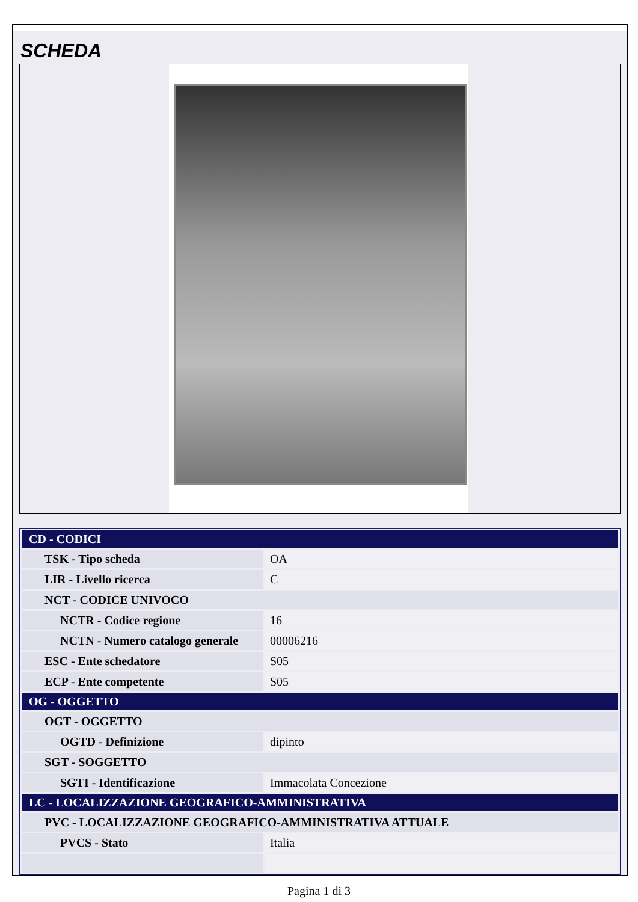SCHEDA
| CD - CODICI | |
| TSK - Tipo scheda | OA |
| LIR - Livello ricerca | C |
| NCT - CODICE UNIVOCO | |
| NCTR - Codice regione | 16 |
| NCTN - Numero catalogo generale | 00006216 |
| ESC - Ente schedatore | S05 |
| ECP - Ente competente | S05 |
| OG - OGGETTO | |
| OGT - OGGETTO | |
| OGTD - Definizione | dipinto |
| SGT - SOGGETTO | |
| SGTI - Identificazione | Immacolata Concezione |
| LC - LOCALIZZAZIONE GEOGRAFICO-AMMINISTRATIVA | |
| PVC - LOCALIZZAZIONE GEOGRAFICO-AMMINISTRATIVA ATTUALE | |
| PVCS - Stato | Italia |
Pagina 1 di 3